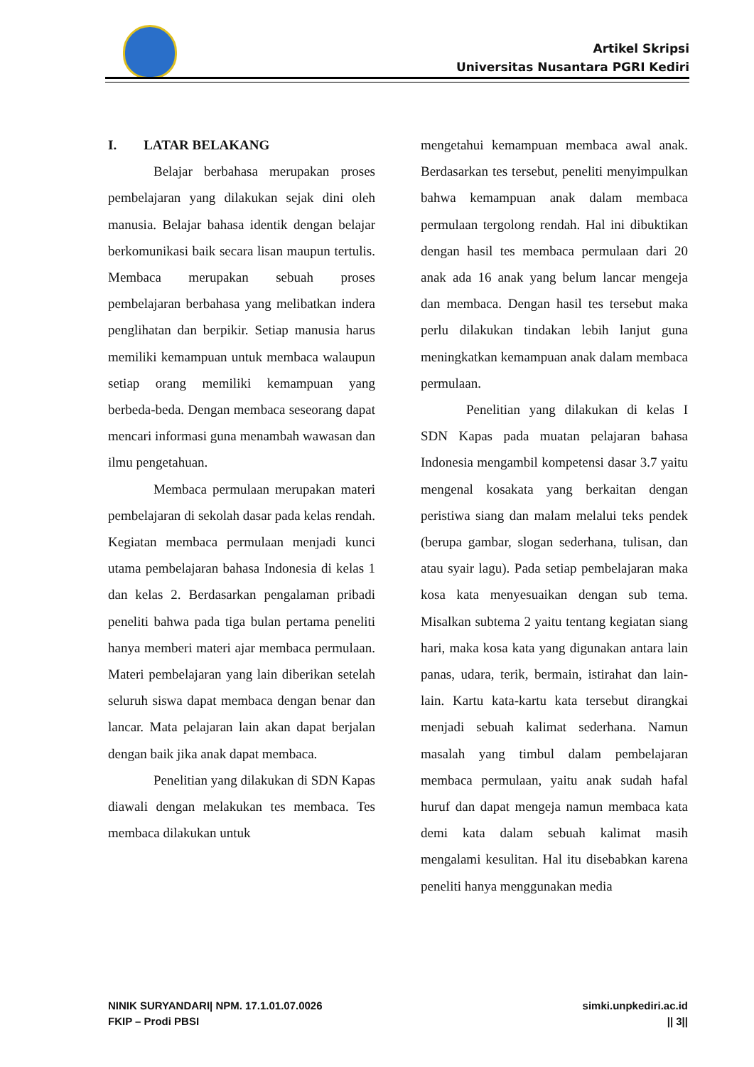Artikel Skripsi
Universitas Nusantara PGRI Kediri
I. LATAR BELAKANG
Belajar berbahasa merupakan proses pembelajaran yang dilakukan sejak dini oleh manusia. Belajar bahasa identik dengan belajar berkomunikasi baik secara lisan maupun tertulis. Membaca merupakan sebuah proses pembelajaran berbahasa yang melibatkan indera penglihatan dan berpikir. Setiap manusia harus memiliki kemampuan untuk membaca walaupun setiap orang memiliki kemampuan yang berbeda-beda. Dengan membaca seseorang dapat mencari informasi guna menambah wawasan dan ilmu pengetahuan.
Membaca permulaan merupakan materi pembelajaran di sekolah dasar pada kelas rendah. Kegiatan membaca permulaan menjadi kunci utama pembelajaran bahasa Indonesia di kelas 1 dan kelas 2. Berdasarkan pengalaman pribadi peneliti bahwa pada tiga bulan pertama peneliti hanya memberi materi ajar membaca permulaan. Materi pembelajaran yang lain diberikan setelah seluruh siswa dapat membaca dengan benar dan lancar. Mata pelajaran lain akan dapat berjalan dengan baik jika anak dapat membaca.
Penelitian yang dilakukan di SDN Kapas diawali dengan melakukan tes membaca. Tes membaca dilakukan untuk
mengetahui kemampuan membaca awal anak. Berdasarkan tes tersebut, peneliti menyimpulkan bahwa kemampuan anak dalam membaca permulaan tergolong rendah. Hal ini dibuktikan dengan hasil tes membaca permulaan dari 20 anak ada 16 anak yang belum lancar mengeja dan membaca. Dengan hasil tes tersebut maka perlu dilakukan tindakan lebih lanjut guna meningkatkan kemampuan anak dalam membaca permulaan.
Penelitian yang dilakukan di kelas I SDN Kapas pada muatan pelajaran bahasa Indonesia mengambil kompetensi dasar 3.7 yaitu mengenal kosakata yang berkaitan dengan peristiwa siang dan malam melalui teks pendek (berupa gambar, slogan sederhana, tulisan, dan atau syair lagu). Pada setiap pembelajaran maka kosa kata menyesuaikan dengan sub tema. Misalkan subtema 2 yaitu tentang kegiatan siang hari, maka kosa kata yang digunakan antara lain panas, udara, terik, bermain, istirahat dan lain-lain. Kartu kata-kartu kata tersebut dirangkai menjadi sebuah kalimat sederhana. Namun masalah yang timbul dalam pembelajaran membaca permulaan, yaitu anak sudah hafal huruf dan dapat mengeja namun membaca kata demi kata dalam sebuah kalimat masih mengalami kesulitan. Hal itu disebabkan karena peneliti hanya menggunakan media
NINIK SURYANDARI| NPM. 17.1.01.07.0026
FKIP – Prodi PBSI
simki.unpkediri.ac.id
|| 3||